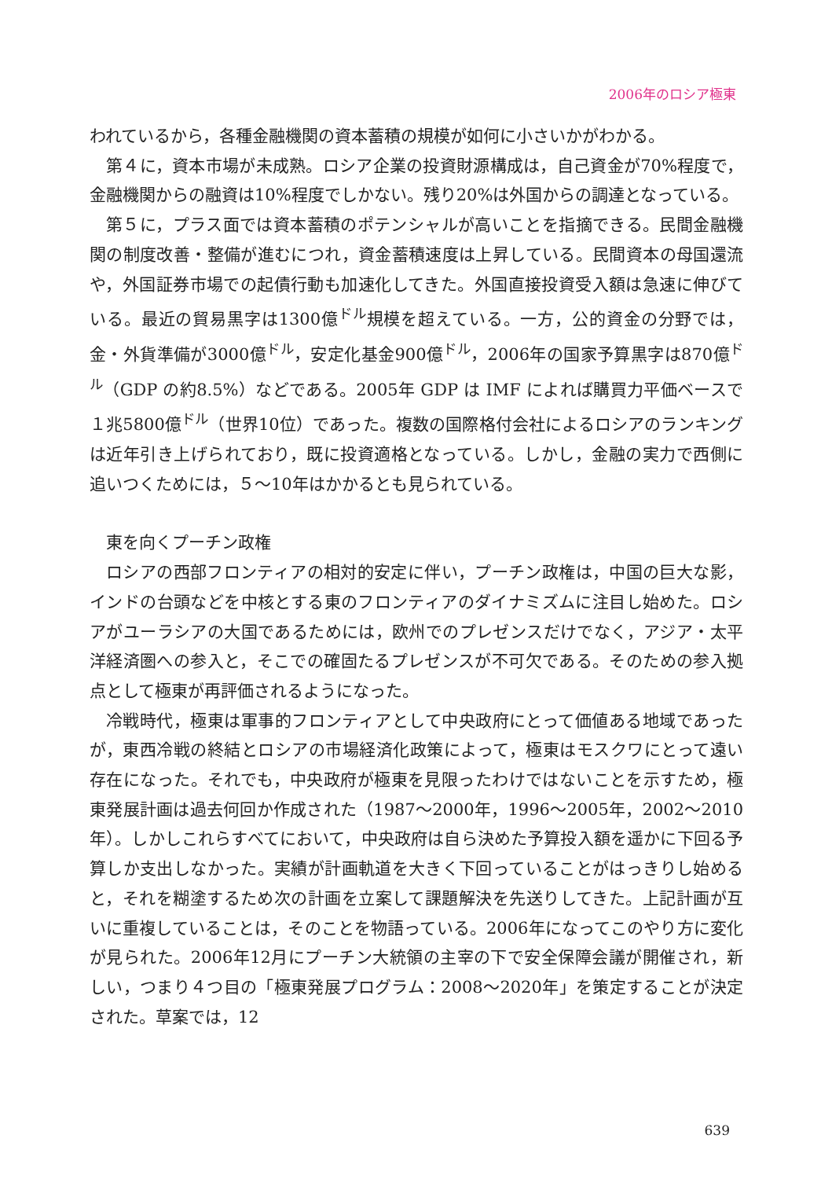2006年のロシア極東
われているから，各種金融機関の資本蓄積の規模が如何に小さいかがわかる。
第４に，資本市場が未成熟。ロシア企業の投資財源構成は，自己資金が70%程度で，金融機関からの融資は10%程度でしかない。残り20%は外国からの調達となっている。
第５に，プラス面では資本蓄積のポテンシャルが高いことを指摘できる。民間金融機関の制度改善・整備が進むにつれ，資金蓄積速度は上昇している。民間資本の母国還流や，外国証券市場での起債行動も加速化してきた。外国直接投資受入額は急速に伸びている。最近の貿易黒字は1300億<sup>ドル</sup>規模を超えている。一方，公的資金の分野では，金・外貨準備が3000億<sup>ドル</sup>，安定化基金900億<sup>ドル</sup>，2006年の国家予算黒字は870億<sup>ドル</sup>（GDP の約8.5%）などである。2005年 GDP は IMF によれば購買力平価ベースで１兆5800億<sup>ドル</sup>（世界10位）であった。複数の国際格付会社によるロシアのランキングは近年引き上げられており，既に投資適格となっている。しかし，金融の実力で西側に追いつくためには，５～10年はかかるとも見られている。
東を向くプーチン政権
ロシアの西部フロンティアの相対的安定に伴い，プーチン政権は，中国の巨大な影，インドの台頭などを中核とする東のフロンティアのダイナミズムに注目し始めた。ロシアがユーラシアの大国であるためには，欧州でのプレゼンスだけでなく，アジア・太平洋経済圏への参入と，そこでの確固たるプレゼンスが不可欠である。そのための参入拠点として極東が再評価されるようになった。
冷戦時代，極東は軍事的フロンティアとして中央政府にとって価値ある地域であったが，東西冷戦の終結とロシアの市場経済化政策によって，極東はモスクワにとって遠い存在になった。それでも，中央政府が極東を見限ったわけではないことを示すため，極東発展計画は過去何回か作成された（1987～2000年，1996～2005年，2002～2010年）。しかしこれらすべてにおいて，中央政府は自ら決めた予算投入額を遥かに下回る予算しか支出しなかった。実績が計画軌道を大きく下回っていることがはっきりし始めると，それを糊塗するため次の計画を立案して課題解決を先送りしてきた。上記計画が互いに重複していることは，そのことを物語っている。2006年になってこのやり方に変化が見られた。2006年12月にプーチン大統領の主宰の下で安全保障会議が開催され，新しい，つまり４つ目の「極東発展プログラム：2008～2020年」を策定することが決定された。草案では，12
639